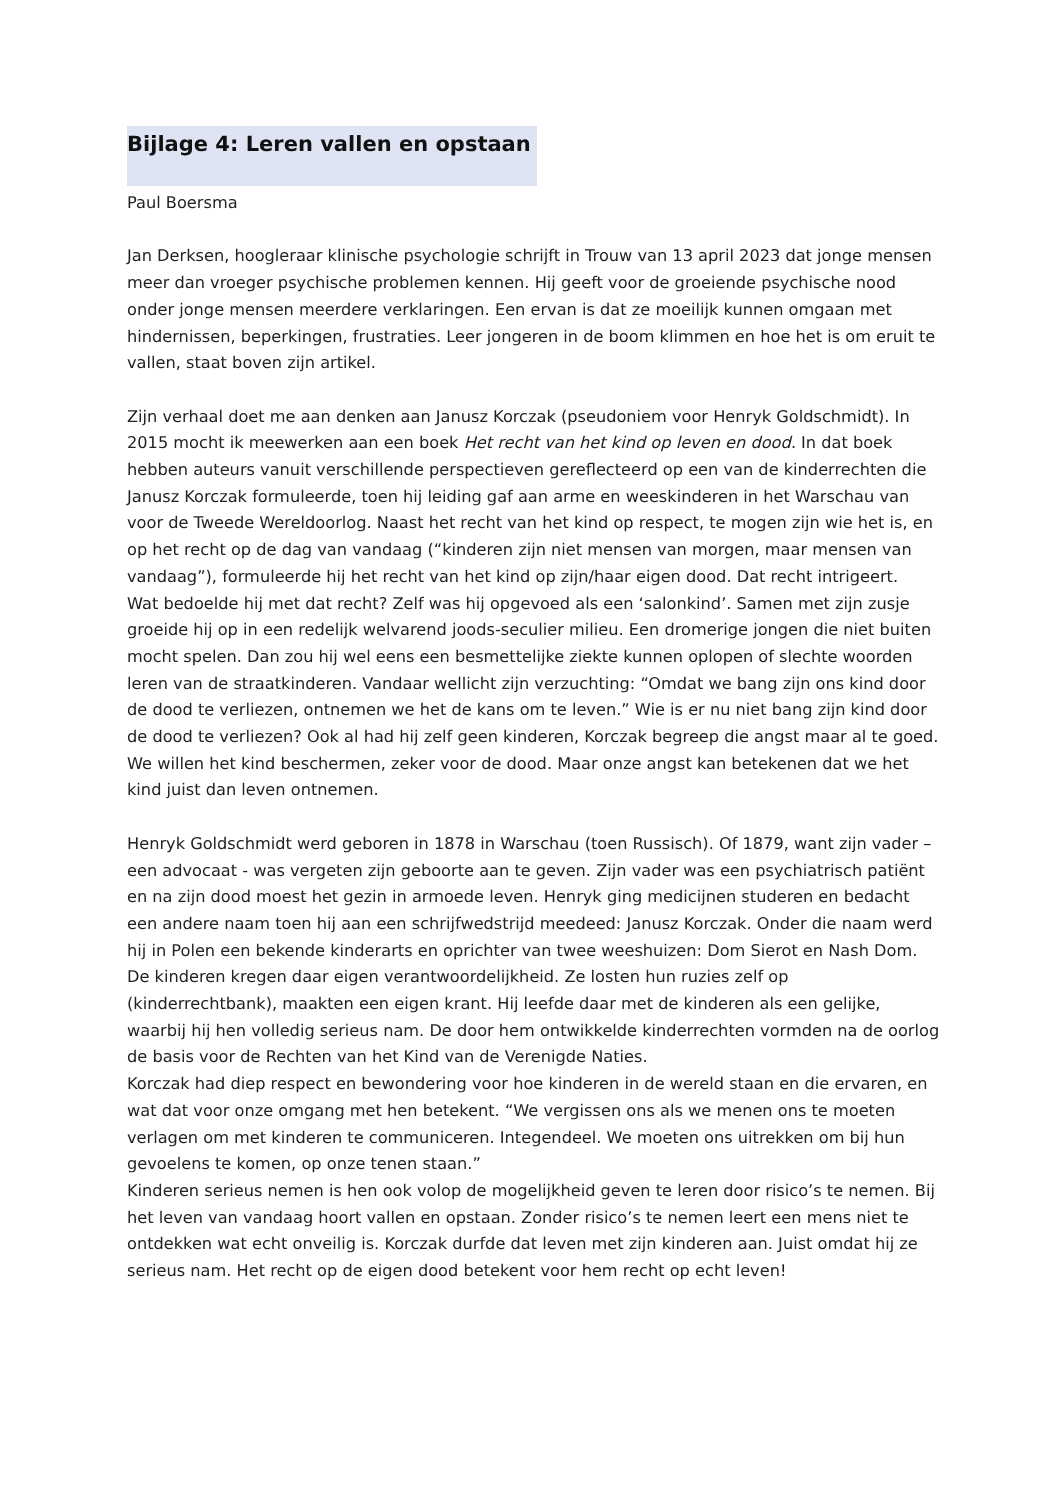Bijlage 4: Leren vallen en opstaan
Paul Boersma
Jan Derksen, hoogleraar klinische psychologie schrijft in Trouw van 13 april 2023 dat jonge mensen meer dan vroeger psychische problemen kennen. Hij geeft voor de groeiende psychische nood onder jonge mensen meerdere verklaringen. Een ervan is dat ze moeilijk kunnen omgaan met hindernissen, beperkingen, frustraties. Leer jongeren in de boom klimmen en hoe het is om eruit te vallen, staat boven zijn artikel.
Zijn verhaal doet me aan denken aan Janusz Korczak (pseudoniem voor Henryk Goldschmidt). In 2015 mocht ik meewerken aan een boek Het recht van het kind op leven en dood. In dat boek hebben auteurs vanuit verschillende perspectieven gereflecteerd op een van de kinderrechten die Janusz Korczak formuleerde, toen hij leiding gaf aan arme en weeskinderen in het Warschau van voor de Tweede Wereldoorlog. Naast het recht van het kind op respect, te mogen zijn wie het is, en op het recht op de dag van vandaag (“kinderen zijn niet mensen van morgen, maar mensen van vandaag”), formuleerde hij het recht van het kind op zijn/haar eigen dood. Dat recht intrigeert.
Wat bedoelde hij met dat recht? Zelf was hij opgevoed als een ‘salonkind’. Samen met zijn zusje groeide hij op in een redelijk welvarend joods-seculier milieu. Een dromerige jongen die niet buiten mocht spelen. Dan zou hij wel eens een besmettelijke ziekte kunnen oplopen of slechte woorden leren van de straatkinderen. Vandaar wellicht zijn verzuchting: “Omdat we bang zijn ons kind door de dood te verliezen, ontnemen we het de kans om te leven.” Wie is er nu niet bang zijn kind door de dood te verliezen? Ook al had hij zelf geen kinderen, Korczak begreep die angst maar al te goed. We willen het kind beschermen, zeker voor de dood. Maar onze angst kan betekenen dat we het kind juist dan leven ontnemen.
Henryk Goldschmidt werd geboren in 1878 in Warschau (toen Russisch). Of 1879, want zijn vader – een advocaat - was vergeten zijn geboorte aan te geven. Zijn vader was een psychiatrisch patiënt en na zijn dood moest het gezin in armoede leven. Henryk ging medicijnen studeren en bedacht een andere naam toen hij aan een schrijfwedstrijd meedeed: Janusz Korczak. Onder die naam werd hij in Polen een bekende kinderarts en oprichter van twee weeshuizen: Dom Sierot en Nash Dom. De kinderen kregen daar eigen verantwoordelijkheid. Ze losten hun ruzies zelf op (kinderrechtbank), maakten een eigen krant. Hij leefde daar met de kinderen als een gelijke, waarbij hij hen volledig serieus nam. De door hem ontwikkelde kinderrechten vormden na de oorlog de basis voor de Rechten van het Kind van de Verenigde Naties.
Korczak had diep respect en bewondering voor hoe kinderen in de wereld staan en die ervaren, en wat dat voor onze omgang met hen betekent. “We vergissen ons als we menen ons te moeten verlagen om met kinderen te communiceren. Integendeel. We moeten ons uitrekken om bij hun gevoelens te komen, op onze tenen staan.”
Kinderen serieus nemen is hen ook volop de mogelijkheid geven te leren door risico’s te nemen. Bij het leven van vandaag hoort vallen en opstaan. Zonder risico’s te nemen leert een mens niet te ontdekken wat echt onveilig is. Korczak durfde dat leven met zijn kinderen aan. Juist omdat hij ze serieus nam. Het recht op de eigen dood betekent voor hem recht op echt leven!